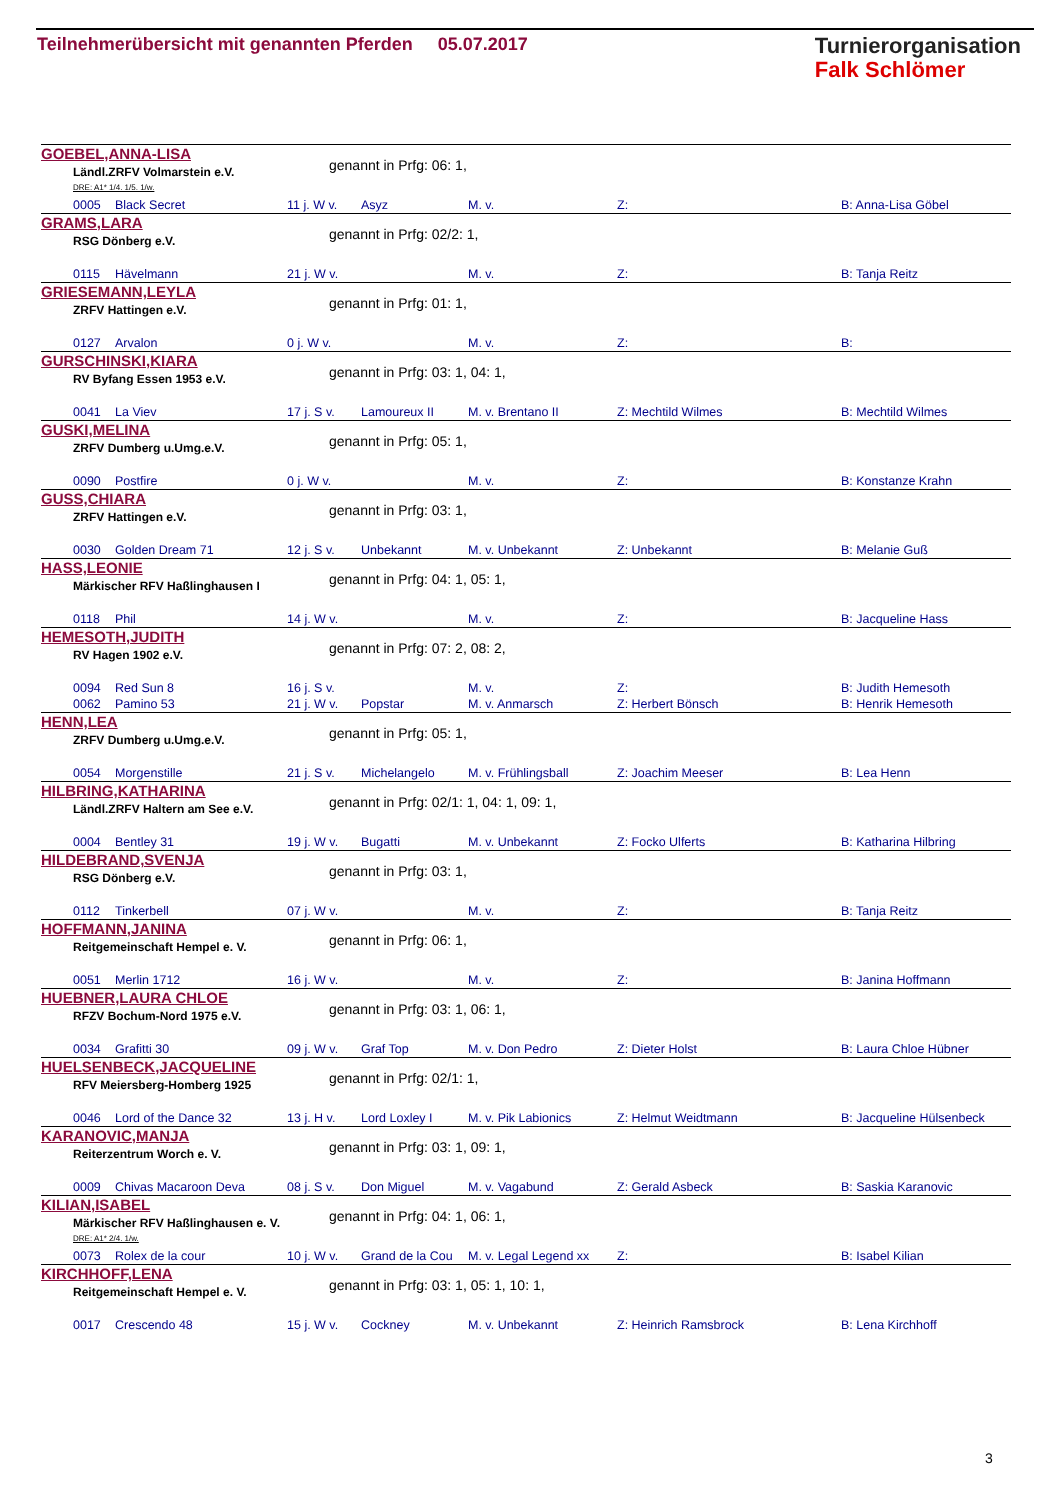Teilnehmerübersicht mit genannten Pferden 05.07.2017
Turnierorganisation
Falk Schlömer
GOEBEL,ANNA-LISA
genannt in Prfg: 06: 1,
Ländl.ZRFV Volmarstein e.V.
DRE: A1* 1/4. 1/5. 1/w.
| | 0005 | Black Secret | 11 j. W v. | Asyz | M. v. | Z: | B: Anna-Lisa Göbel |
GRAMS,LARA
genannt in Prfg: 02/2: 1,
RSG Dönberg e.V.
| | 0115 | Hävelmann | 21 j. W v. | | M. v. | Z: | B: Tanja Reitz |
GRIESEMANN,LEYLA
genannt in Prfg: 01: 1,
ZRFV Hattingen e.V.
| | 0127 | Arvalon | 0 j. W v. | | M. v. | Z: | B: |
GURSCHINSKI,KIARA
genannt in Prfg: 03: 1, 04: 1,
RV Byfang Essen 1953 e.V.
| | 0041 | La Viev | 17 j. S v. | Lamoureux II | M. v. Brentano II | Z: Mechtild Wilmes | B: Mechtild Wilmes |
GUSKI,MELINA
genannt in Prfg: 05: 1,
ZRFV Dumberg u.Umg.e.V.
| | 0090 | Postfire | 0 j. W v. | | M. v. | Z: | B: Konstanze Krahn |
GUSS,CHIARA
genannt in Prfg: 03: 1,
ZRFV Hattingen e.V.
| | 0030 | Golden Dream 71 | 12 j. S v. | Unbekannt | M. v. Unbekannt | Z: Unbekannt | B: Melanie Guß |
HASS,LEONIE
genannt in Prfg: 04: 1, 05: 1,
Märkischer RFV Haßlinghausen I
| | 0118 | Phil | 14 j. W v. | | M. v. | Z: | B: Jacqueline Hass |
HEMESOTH,JUDITH
genannt in Prfg: 07: 2, 08: 2,
RV Hagen 1902 e.V.
| | 0094 | Red Sun 8 | 16 j. S v. | | M. v. | Z: | B: Judith Hemesoth |
| | 0062 | Pamino 53 | 21 j. W v. | Popstar | M. v. Anmarsch | Z: Herbert Bönsch | B: Henrik Hemesoth |
HENN,LEA
genannt in Prfg: 05: 1,
ZRFV Dumberg u.Umg.e.V.
| | 0054 | Morgenstille | 21 j. S v. | Michelangelo | M. v. Frühlingsball | Z: Joachim Meeser | B: Lea Henn |
HILBRING,KATHARINA
genannt in Prfg: 02/1: 1, 04: 1, 09: 1,
Ländl.ZRFV Haltern am See e.V.
| | 0004 | Bentley 31 | 19 j. W v. | Bugatti | M. v. Unbekannt | Z: Focko Ulferts | B: Katharina Hilbring |
HILDEBRAND,SVENJA
genannt in Prfg: 03: 1,
RSG Dönberg e.V.
| | 0112 | Tinkerbell | 07 j. W v. | | M. v. | Z: | B: Tanja Reitz |
HOFFMANN,JANINA
genannt in Prfg: 06: 1,
Reitgemeinschaft Hempel e. V.
| | 0051 | Merlin 1712 | 16 j. W v. | | M. v. | Z: | B: Janina Hoffmann |
HUEBNER,LAURA CHLOE
genannt in Prfg: 03: 1, 06: 1,
RFZV Bochum-Nord 1975 e.V.
| | 0034 | Grafitti 30 | 09 j. W v. | Graf Top | M. v. Don Pedro | Z: Dieter Holst | B: Laura Chloe Hübner |
HUELSENBECK,JACQUELINE
genannt in Prfg: 02/1: 1,
RFV Meiersberg-Homberg 1925
| | 0046 | Lord of the Dance 32 | 13 j. H v. | Lord Loxley I | M. v. Pik Labionics | Z: Helmut Weidtmann | B: Jacqueline Hülsenbeck |
KARANOVIC,MANJA
genannt in Prfg: 03: 1, 09: 1,
Reiterzentrum Worch e. V.
| | 0009 | Chivas Macaroon Deva | 08 j. S v. | Don Miguel | M. v. Vagabund | Z: Gerald Asbeck | B: Saskia Karanovic |
KILIAN,ISABEL
genannt in Prfg: 04: 1, 06: 1,
Märkischer RFV Haßlinghausen e. V.
DRE: A1* 2/4. 1/w.
| | 0073 | Rolex de la cour | 10 j. W v. | Grand de la Cou | M. v. Legal Legend xx | Z: | B: Isabel Kilian |
KIRCHHOFF,LENA
genannt in Prfg: 03: 1, 05: 1, 10: 1,
Reitgemeinschaft Hempel e. V.
| | 0017 | Crescendo 48 | 15 j. W v. | Cockney | M. v. Unbekannt | Z: Heinrich Ramsbrock | B: Lena Kirchhoff |
3